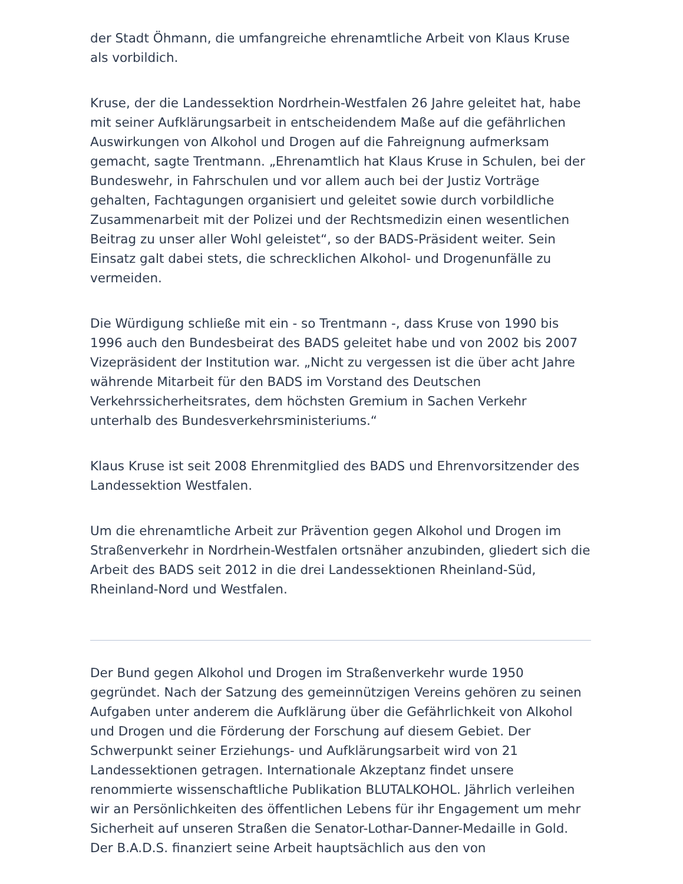der Stadt Öhmann, die umfangreiche ehrenamtliche Arbeit von Klaus Kruse als vorbildich.
Kruse, der die Landessektion Nordrhein-Westfalen 26 Jahre geleitet hat, habe mit seiner Aufklärungsarbeit in entscheidendem Maße auf die gefährlichen Auswirkungen von Alkohol und Drogen auf die Fahreignung aufmerksam gemacht, sagte Trentmann. „Ehrenamtlich hat Klaus Kruse in Schulen, bei der Bundeswehr, in Fahrschulen und vor allem auch bei der Justiz Vorträge gehalten, Fachtagungen organisiert und geleitet sowie durch vorbildliche Zusammenarbeit mit der Polizei und der Rechtsmedizin einen wesentlichen Beitrag zu unser aller Wohl geleistet“, so der BADS-Präsident weiter. Sein Einsatz galt dabei stets, die schrecklichen Alkohol- und Drogenunfälle zu vermeiden.
Die Würdigung schließe mit ein - so Trentmann -, dass Kruse von 1990 bis 1996 auch den Bundesbeirat des BADS geleitet habe und von 2002 bis 2007 Vizepräsident der Institution war. „Nicht zu vergessen ist die über acht Jahre währende Mitarbeit für den BADS im Vorstand des Deutschen Verkehrssicherheitsrates, dem höchsten Gremium in Sachen Verkehr unterhalb des Bundesverkehrsministeriums.“
Klaus Kruse ist seit 2008 Ehrenmitglied des BADS und Ehrenvorsitzender des Landessektion Westfalen.
Um die ehrenamtliche Arbeit zur Prävention gegen Alkohol und Drogen im Straßenverkehr in Nordrhein-Westfalen ortsnäher anzubinden, gliedert sich die Arbeit des BADS seit 2012 in die drei Landessektionen Rheinland-Süd, Rheinland-Nord und Westfalen.
Der Bund gegen Alkohol und Drogen im Straßenverkehr wurde 1950 gegründet. Nach der Satzung des gemeinnützigen Vereins gehören zu seinen Aufgaben unter anderem die Aufklärung über die Gefährlichkeit von Alkohol und Drogen und die Förderung der Forschung auf diesem Gebiet. Der Schwerpunkt seiner Erziehungs- und Aufklärungsarbeit wird von 21 Landessektionen getragen. Internationale Akzeptanz findet unsere renommierte wissenschaftliche Publikation BLUTALKOHOL. Jährlich verleihen wir an Persönlichkeiten des öffentlichen Lebens für ihr Engagement um mehr Sicherheit auf unseren Straßen die Senator-Lothar-Danner-Medaille in Gold. Der B.A.D.S. finanziert seine Arbeit hauptsächlich aus den von